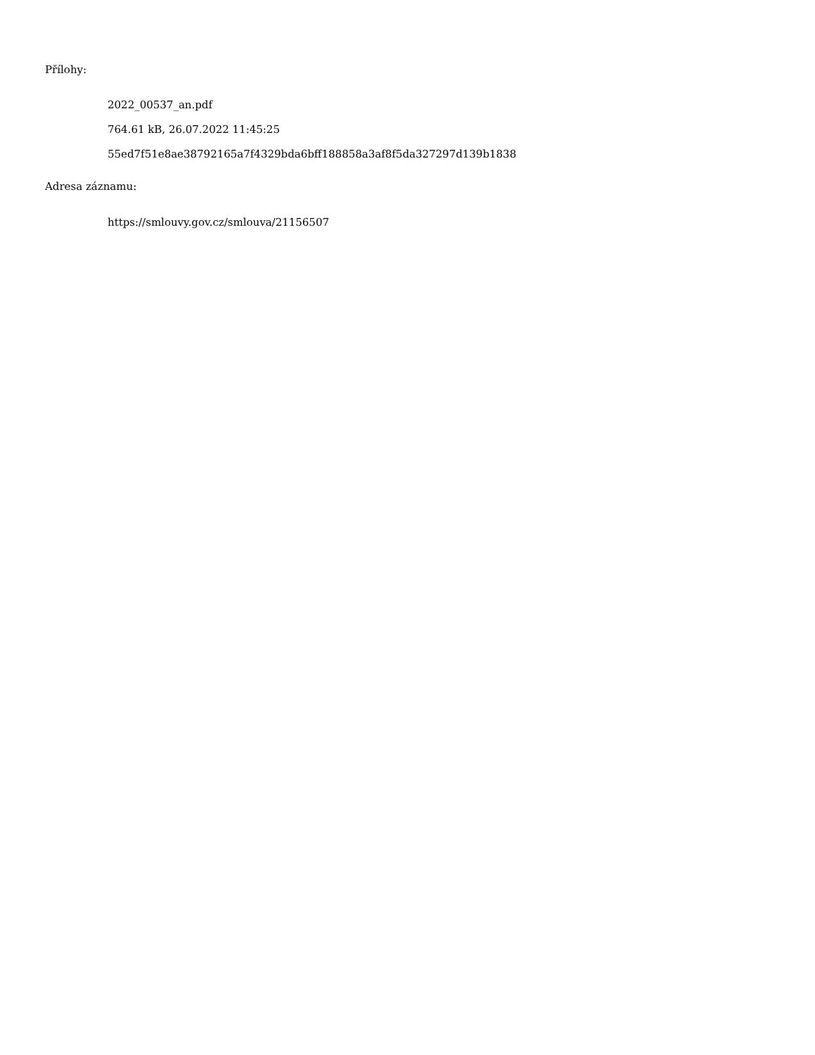Přílohy:
2022_00537_an.pdf
764.61 kB, 26.07.2022 11:45:25
55ed7f51e8ae38792165a7f4329bda6bff188858a3af8f5da327297d139b1838
Adresa záznamu:
https://smlouvy.gov.cz/smlouva/21156507